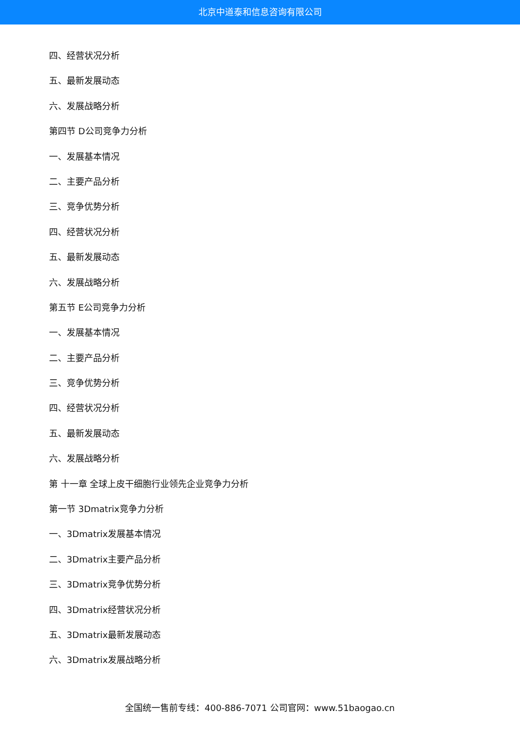北京中道泰和信息咨询有限公司
四、经营状况分析
五、最新发展动态
六、发展战略分析
第四节 D公司竞争力分析
一、发展基本情况
二、主要产品分析
三、竞争优势分析
四、经营状况分析
五、最新发展动态
六、发展战略分析
第五节 E公司竞争力分析
一、发展基本情况
二、主要产品分析
三、竞争优势分析
四、经营状况分析
五、最新发展动态
六、发展战略分析
第 十一章 全球上皮干细胞行业领先企业竞争力分析
第一节 3Dmatrix竞争力分析
一、3Dmatrix发展基本情况
二、3Dmatrix主要产品分析
三、3Dmatrix竞争优势分析
四、3Dmatrix经营状况分析
五、3Dmatrix最新发展动态
六、3Dmatrix发展战略分析
全国统一售前专线：400-886-7071 公司官网：www.51baogao.cn